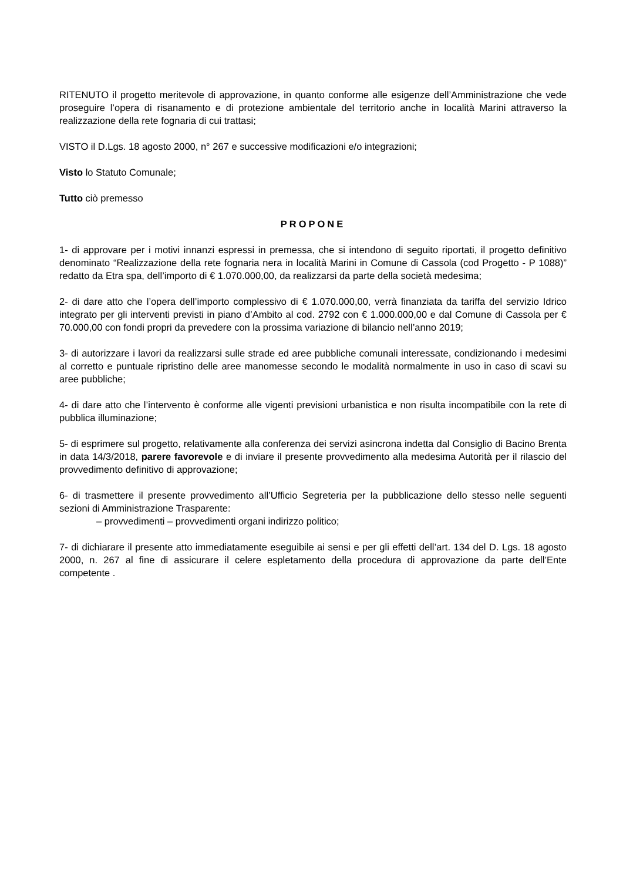RITENUTO il progetto meritevole di approvazione, in quanto conforme alle esigenze dell’Amministrazione che vede proseguire l’opera di risanamento e di protezione ambientale del territorio anche in località Marini attraverso la realizzazione della rete fognaria di cui trattasi;
VISTO il D.Lgs. 18 agosto 2000, n° 267 e successive modificazioni e/o integrazioni;
Visto lo Statuto Comunale;
Tutto ciò premesso
PROPONE
1- di approvare per i motivi innanzi espressi in premessa, che si intendono di seguito riportati, il progetto definitivo denominato “Realizzazione della rete fognaria nera in località Marini in Comune di Cassola (cod Progetto - P 1088)” redatto da Etra spa, dell’importo di € 1.070.000,00, da realizzarsi da parte della società medesima;
2- di dare atto che l’opera dell’importo complessivo di € 1.070.000,00, verrà finanziata da tariffa del servizio Idrico integrato per gli interventi previsti in piano d’Ambito al cod. 2792 con € 1.000.000,00 e dal Comune di Cassola per € 70.000,00 con fondi propri da prevedere con la prossima variazione di bilancio nell’anno 2019;
3- di autorizzare i lavori da realizzarsi sulle strade ed aree pubbliche comunali interessate, condizionando i medesimi al corretto e puntuale ripristino delle aree manomesse secondo le modalità normalmente in uso in caso di scavi su aree pubbliche;
4- di dare atto che l’intervento è conforme alle vigenti previsioni urbanistica e non risulta incompatibile con la rete di pubblica illuminazione;
5- di esprimere sul progetto, relativamente alla conferenza dei servizi asincrona indetta dal Consiglio di Bacino Brenta in data 14/3/2018, parere favorevole e di inviare il presente provvedimento alla medesima Autorità per il rilascio del provvedimento definitivo di approvazione;
6- di trasmettere il presente provvedimento all’Ufficio Segreteria per la pubblicazione dello stesso nelle seguenti sezioni di Amministrazione Trasparente:
– provvedimenti – provvedimenti organi indirizzo politico;
7- di dichiarare il presente atto immediatamente eseguibile ai sensi e per gli effetti dell’art. 134 del D. Lgs. 18 agosto 2000, n. 267 al fine di assicurare il celere espletamento della procedura di approvazione da parte dell’Ente competente .